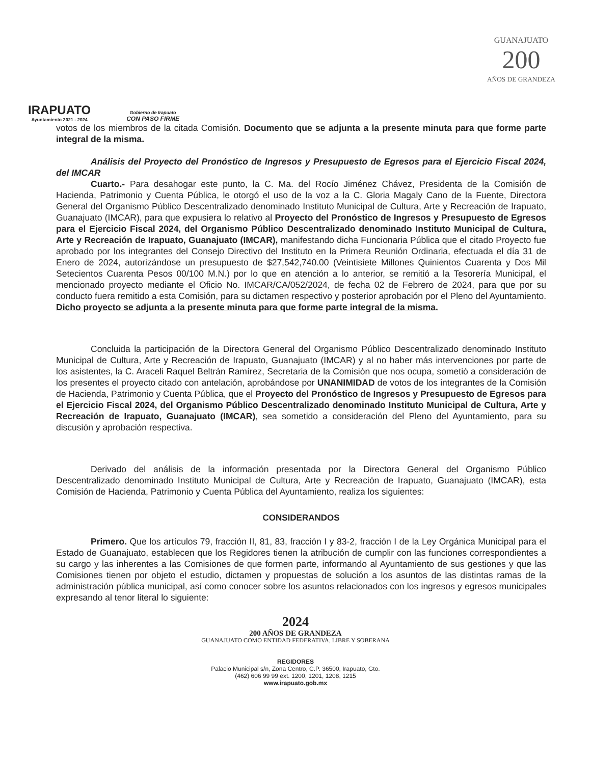IRAPUATO
Ayuntamiento 2021 - 2024
Gobierno de Irapuato
CON PASO FIRME
GUANAJUATO
200
AÑOS DE GRANDEZA
votos de los miembros de la citada Comisión. Documento que se adjunta a la presente minuta para que forme parte integral de la misma.
Análisis del Proyecto del Pronóstico de Ingresos y Presupuesto de Egresos para el Ejercicio Fiscal 2024, del IMCAR
Cuarto.- Para desahogar este punto, la C. Ma. del Rocío Jiménez Chávez, Presidenta de la Comisión de Hacienda, Patrimonio y Cuenta Pública, le otorgó el uso de la voz a la C. Gloria Magaly Cano de la Fuente, Directora General del Organismo Público Descentralizado denominado Instituto Municipal de Cultura, Arte y Recreación de Irapuato, Guanajuato (IMCAR), para que expusiera lo relativo al Proyecto del Pronóstico de Ingresos y Presupuesto de Egresos para el Ejercicio Fiscal 2024, del Organismo Público Descentralizado denominado Instituto Municipal de Cultura, Arte y Recreación de Irapuato, Guanajuato (IMCAR), manifestando dicha Funcionaria Pública que el citado Proyecto fue aprobado por los integrantes del Consejo Directivo del Instituto en la Primera Reunión Ordinaria, efectuada el día 31 de Enero de 2024, autorizándose un presupuesto de $27,542,740.00 (Veintisiete Millones Quinientos Cuarenta y Dos Mil Setecientos Cuarenta Pesos 00/100 M.N.) por lo que en atención a lo anterior, se remitió a la Tesorería Municipal, el mencionado proyecto mediante el Oficio No. IMCAR/CA/052/2024, de fecha 02 de Febrero de 2024, para que por su conducto fuera remitido a esta Comisión, para su dictamen respectivo y posterior aprobación por el Pleno del Ayuntamiento. Dicho proyecto se adjunta a la presente minuta para que forme parte integral de la misma.
Concluida la participación de la Directora General del Organismo Público Descentralizado denominado Instituto Municipal de Cultura, Arte y Recreación de Irapuato, Guanajuato (IMCAR) y al no haber más intervenciones por parte de los asistentes, la C. Araceli Raquel Beltrán Ramírez, Secretaria de la Comisión que nos ocupa, sometió a consideración de los presentes el proyecto citado con antelación, aprobándose por UNANIMIDAD de votos de los integrantes de la Comisión de Hacienda, Patrimonio y Cuenta Pública, que el Proyecto del Pronóstico de Ingresos y Presupuesto de Egresos para el Ejercicio Fiscal 2024, del Organismo Público Descentralizado denominado Instituto Municipal de Cultura, Arte y Recreación de Irapuato, Guanajuato (IMCAR), sea sometido a consideración del Pleno del Ayuntamiento, para su discusión y aprobación respectiva.
Derivado del análisis de la información presentada por la Directora General del Organismo Público Descentralizado denominado Instituto Municipal de Cultura, Arte y Recreación de Irapuato, Guanajuato (IMCAR), esta Comisión de Hacienda, Patrimonio y Cuenta Pública del Ayuntamiento, realiza los siguientes:
CONSIDERANDOS
Primero. Que los artículos 79, fracción II, 81, 83, fracción I y 83-2, fracción I de la Ley Orgánica Municipal para el Estado de Guanajuato, establecen que los Regidores tienen la atribución de cumplir con las funciones correspondientes a su cargo y las inherentes a las Comisiones de que formen parte, informando al Ayuntamiento de sus gestiones y que las Comisiones tienen por objeto el estudio, dictamen y propuestas de solución a los asuntos de las distintas ramas de la administración pública municipal, así como conocer sobre los asuntos relacionados con los ingresos y egresos municipales expresando al tenor literal lo siguiente:
2024
200 AÑOS DE GRANDEZA
GUANAJUATO COMO ENTIDAD FEDERATIVA, LIBRE Y SOBERANA
REGIDORES
Palacio Municipal s/n, Zona Centro, C.P. 36500, Irapuato, Gto.
(462) 606 99 99 ext. 1200, 1201, 1208, 1215
www.irapuato.gob.mx